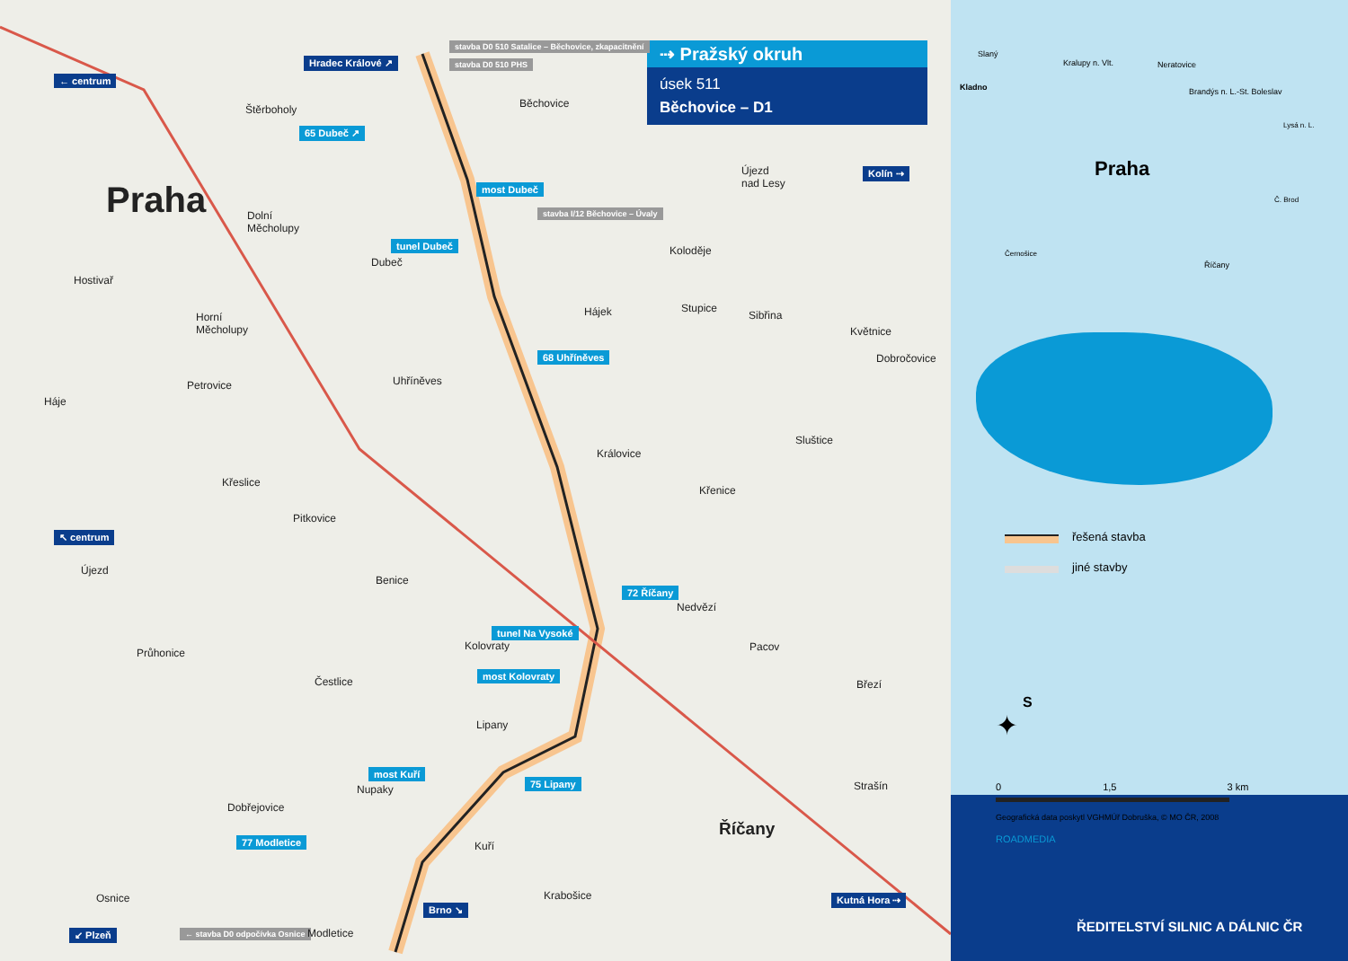⇢ Pražský okruh
úsek 511
Běchovice – D1
← centrum
Hradec Králové ↗
stavba D0 510 Satalice – Běchovice, zkapacitnění
stavba D0 510 PHS
Běchovice Štěrboholy
65 Dubeč ↗
Praha most Dubeč
Újezd
nad Lesy
Kolín ⇢
stavba I/12 Běchovice – Úvaly Dolní
Měcholupy
tunel Dubeč
Dubeč
Koloděje
Hostivař
Hájek Stupice
Sibřina
Květnice
Horní
Měcholupy
68 Uhříněves Dobročovice
Petrovice Uhříněves
Háje
Sluštice
Královice
Křeslice
Křenice
Pitkovice
↖ centrum
Újezd
Benice
72 Říčany
Nedvězí
tunel Na Vysoké
Kolovraty Pacov Průhonice
most Kolovraty
Čestlice Březí
Lipany
most Kuří
Nupaky
75 Lipany Strašín
Dobřejovice
Říčany
77 Modletice Kuří
Osnice Krabošice Kutná Hora ⇢
Brno ↘
↙ Plzeň ← stavba D0 odpočívka Osnice Modletice
Slaný
Kralupy n. Vlt. Neratovice
Kladno Brandýs n. L.-St. Boleslav
Lysá n. L.
Praha
Č. Brod
Černošice
Říčany
řešená stavba
jiné stavby
S
✦
0 1,5 3 km
Geografická data poskytl VGHMÚř Dobruška, © MO ČR, 2008
ROADMEDIA
ŘEDITELSTVÍ SILNIC A DÁLNIC ČR